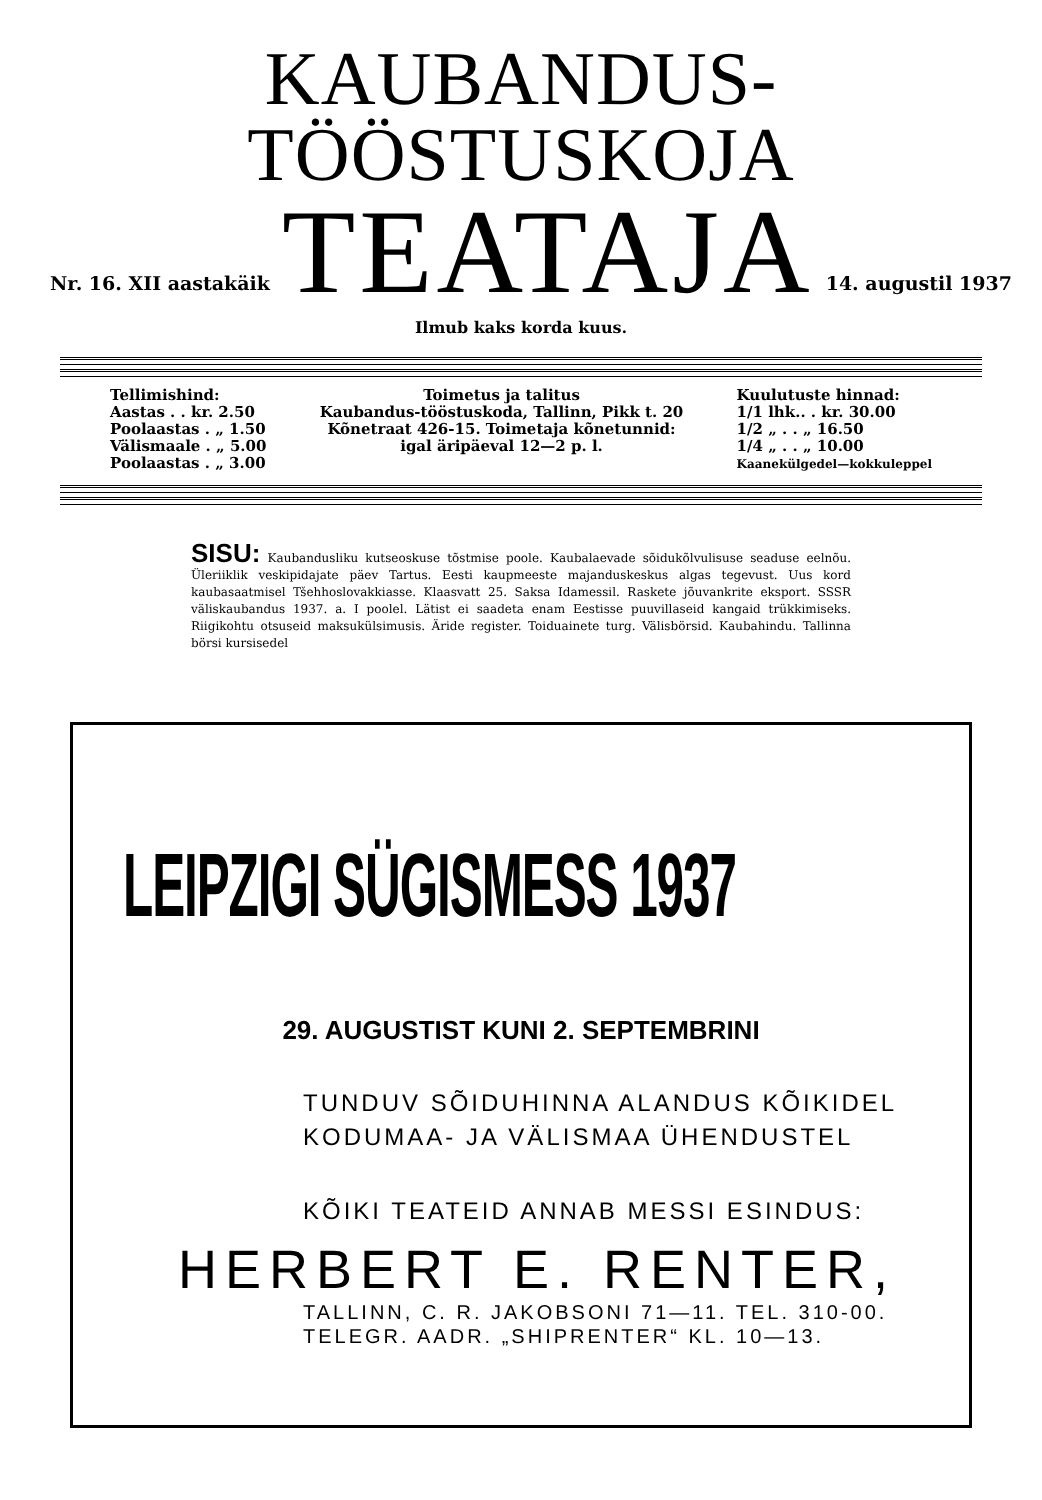KAUBANDUS-TÖÖSTUSKOJA
Nr. 16. XII aastakäik TEATAJA 14. augustil 1937
Ilmub kaks korda kuus.
Tellimishind:
Aastas . . kr. 2.50
Poolaastas . „ 1.50
Välismaale . „ 5.00
Poolaastas . „ 3.00
Toimetus ja talitus
Kaubandus-tööstuskoda, Tallinn, Pikk t. 20
Kõnetraat 426-15. Toimetaja kõnetunnid:
igal äripäeval 12—2 p. l.
Kuulutuste hinnad:
1/1 lhk.. . kr. 30.00
1/2 „ . . „ 16.50
1/4 „ . . „ 10.00
Kaanekülgedel—kokkuleppel
SISU: Kaubandusliku kutseoskuse tõstmise poole. Kaubalaevade sõidukõlvulisuse seaduse eelnõu. Üleriiklik veskipidajate päev Tartus. Eesti kaupmeeste majanduskeskus algas tegevust. Uus kord kaubasaatmisel Tšehhoslovakkiasse. Klaasvatt 25. Saksa Idamessil. Raskete jõuvankrite eksport. SSSR väliskaubandus 1937. a. I poolel. Lätist ei saadeta enam Eestisse puuvillaseid kangaid trükkimiseks. Riigikohtu otsuseid maksukülsimusis. Äride register. Toiduainete turg. Välisbörsid. Kaubahindu. Tallinna börsi kursisedel
LEIPZIGI SÜGISMESS 1937
29. AUGUSTIST KUNI 2. SEPTEMBRINI
TUNDUV SÕIDUHINNA ALANDUS KÕIKIDEL
KODUMAA- JA VÄLISMAA ÜHENDUSTEL
KÕIKI TEATEID ANNAB MESSI ESINDUS:
HERBERT E. RENTER,
TALLINN, C. R. JAKOBSONI 71—11. TEL. 310-00.
TELEGR. AADR. „SHIPRENTER“ KL. 10—13.